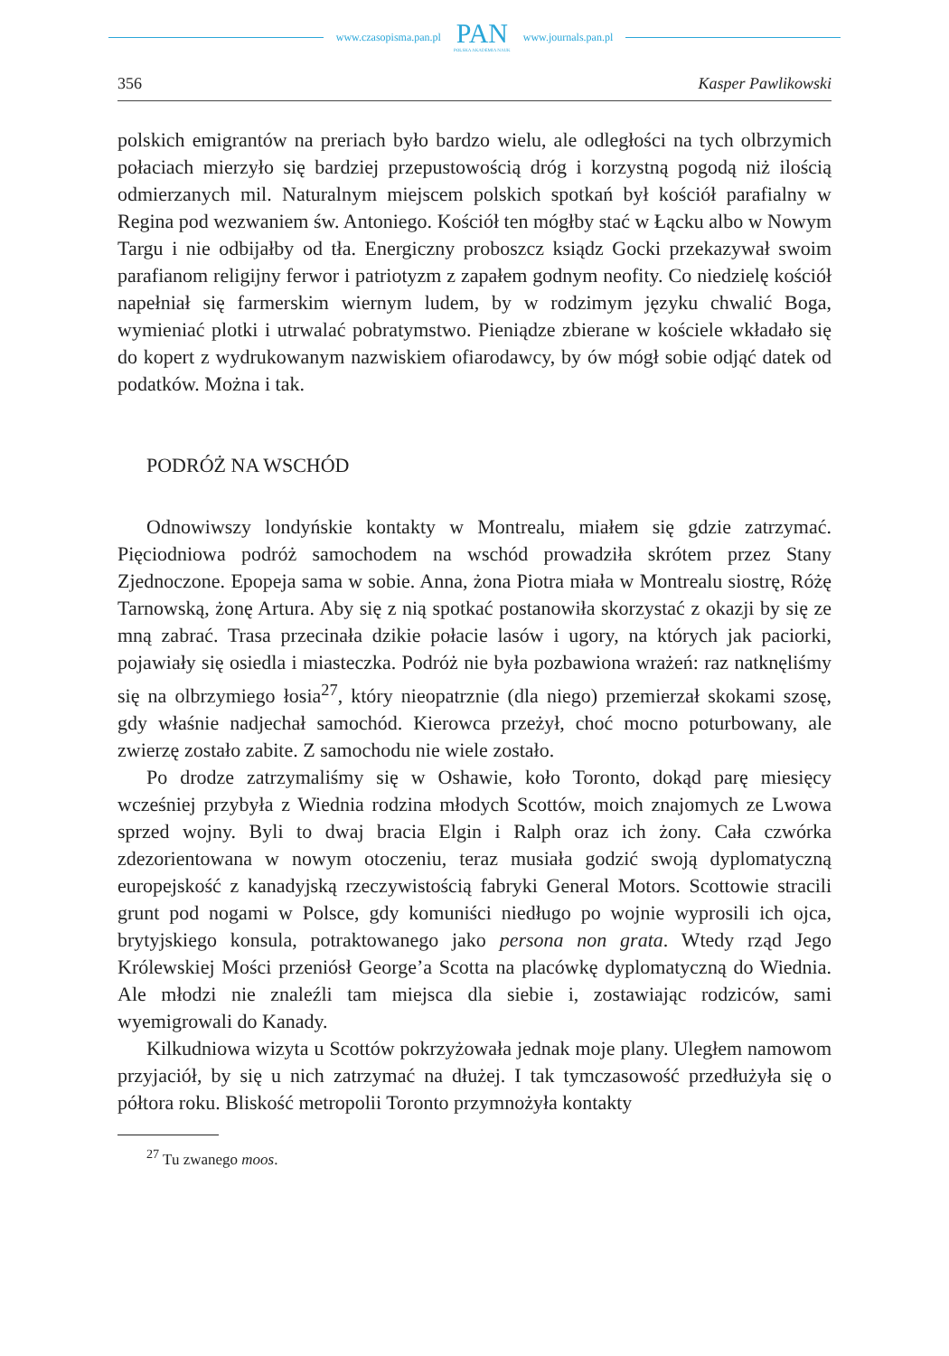www.czasopisma.pan.pl
PAN
POLSKA AKADEMIA NAUK
www.journals.pan.pl
356 Kasper Pawlikowski
polskich emigrantów na preriach było bardzo wielu, ale odległości na tych olbrzymich połaciach mierzyło się bardziej przepustowością dróg i korzystną pogodą niż ilością odmierzanych mil. Naturalnym miejscem polskich spotkań był kościół parafialny w Regina pod wezwaniem św. Antoniego. Kościół ten mógłby stać w Łącku albo w Nowym Targu i nie odbijałby od tła. Energiczny proboszcz ksiądz Gocki przekazywał swoim parafianom religijny ferwor i patriotyzm z zapałem godnym neofity. Co niedzielę kościół napełniał się farmerskim wiernym ludem, by w rodzimym języku chwalić Boga, wymieniać plotki i utrwalać pobratymstwo. Pieniądze zbierane w kościele wkładało się do kopert z wydrukowanym nazwiskiem ofiarodawcy, by ów mógł sobie odjąć datek od podatków. Można i tak.
PODRÓŻ NA WSCHÓD
Odnowiwszy londyńskie kontakty w Montrealu, miałem się gdzie zatrzymać. Pięciodniowa podróż samochodem na wschód prowadziła skrótem przez Stany Zjednoczone. Epopeja sama w sobie. Anna, żona Piotra miała w Montrealu siostrę, Różę Tarnowską, żonę Artura. Aby się z nią spotkać postanowiła skorzystać z okazji by się ze mną zabrać. Trasa przecinała dzikie połacie lasów i ugory, na których jak paciorki, pojawiały się osiedla i miasteczka. Podróż nie była pozbawiona wrażeń: raz natknęliśmy się na olbrzymiego łosia<sup>27</sup>, który nieopatrznie (dla niego) przemierzał skokami szosę, gdy właśnie nadjechał samochód. Kierowca przeżył, choć mocno poturbowany, ale zwierzę zostało zabite. Z samochodu nie wiele zostało.
Po drodze zatrzymaliśmy się w Oshawie, koło Toronto, dokąd parę miesięcy wcześniej przybyła z Wiednia rodzina młodych Scottów, moich znajomych ze Lwowa sprzed wojny. Byli to dwaj bracia Elgin i Ralph oraz ich żony. Cała czwórka zdezorientowana w nowym otoczeniu, teraz musiała godzić swoją dyplomatyczną europejskość z kanadyjską rzeczywistością fabryki General Motors. Scottowie stracili grunt pod nogami w Polsce, gdy komuniści niedługo po wojnie wyprosili ich ojca, brytyjskiego konsula, potraktowanego jako persona non grata. Wtedy rząd Jego Królewskiej Mości przeniósł George’a Scotta na placówkę dyplomatyczną do Wiednia. Ale młodzi nie znaleźli tam miejsca dla siebie i, zostawiając rodziców, sami wyemigrowali do Kanady.
Kilkudniowa wizyta u Scottów pokrzyżowała jednak moje plany. Uległem namowom przyjaciół, by się u nich zatrzymać na dłużej. I tak tymczasowość przedłużyła się o półtora roku. Bliskość metropolii Toronto przymnożyła kontakty
<sup>27</sup> Tu zwanego moos.